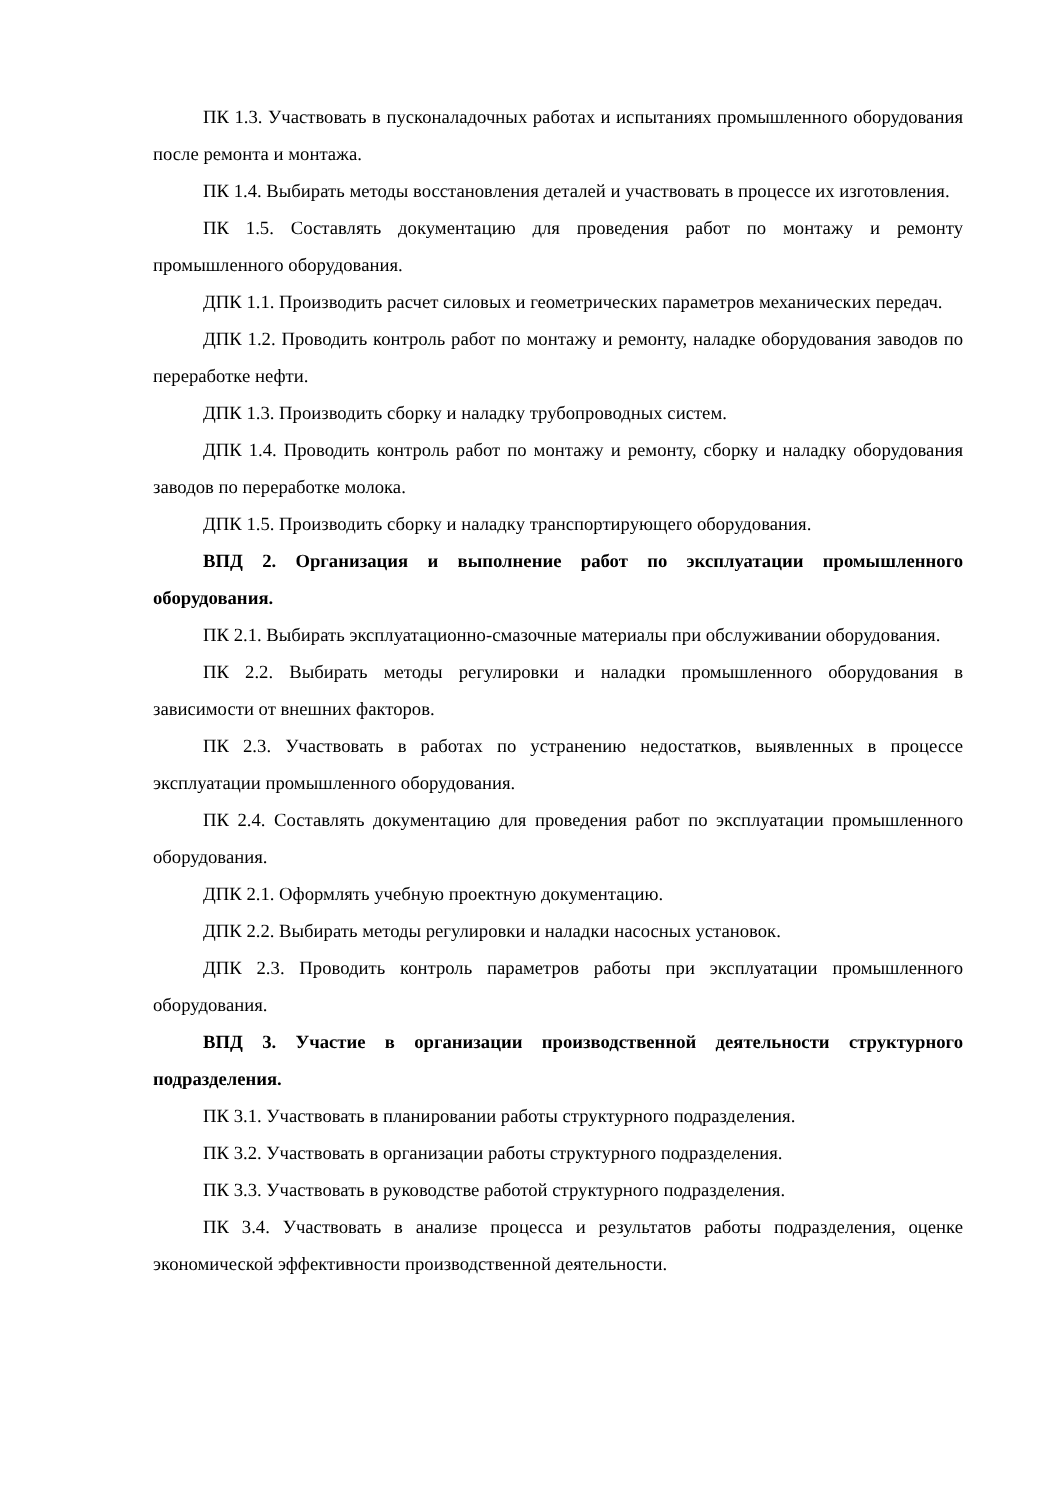ПК 1.3. Участвовать в пусконаладочных работах и испытаниях промышленного оборудования после ремонта и монтажа.
ПК 1.4. Выбирать методы восстановления деталей и участвовать в процессе их изготовления.
ПК 1.5. Составлять документацию для проведения работ по монтажу и ремонту промышленного оборудования.
ДПК 1.1. Производить расчет силовых и геометрических параметров механических передач.
ДПК 1.2. Проводить контроль работ по монтажу и ремонту, наладке оборудования заводов по переработке нефти.
ДПК 1.3. Производить сборку и наладку трубопроводных систем.
ДПК 1.4. Проводить контроль работ по монтажу и ремонту, сборку и наладку оборудования заводов по переработке молока.
ДПК 1.5. Производить сборку и наладку транспортирующего оборудования.
ВПД 2. Организация и выполнение работ по эксплуатации промышленного оборудования.
ПК 2.1. Выбирать эксплуатационно-смазочные материалы при обслуживании оборудования.
ПК 2.2. Выбирать методы регулировки и наладки промышленного оборудования в зависимости от внешних факторов.
ПК 2.3. Участвовать в работах по устранению недостатков, выявленных в процессе эксплуатации промышленного оборудования.
ПК 2.4. Составлять документацию для проведения работ по эксплуатации промышленного оборудования.
ДПК 2.1. Оформлять учебную проектную документацию.
ДПК 2.2. Выбирать методы регулировки и наладки насосных установок.
ДПК 2.3. Проводить контроль параметров работы при эксплуатации промышленного оборудования.
ВПД 3. Участие в организации производственной деятельности структурного подразделения.
ПК 3.1. Участвовать в планировании работы структурного подразделения.
ПК 3.2. Участвовать в организации работы структурного подразделения.
ПК 3.3. Участвовать в руководстве работой структурного подразделения.
ПК 3.4. Участвовать в анализе процесса и результатов работы подразделения, оценке экономической эффективности производственной деятельности.